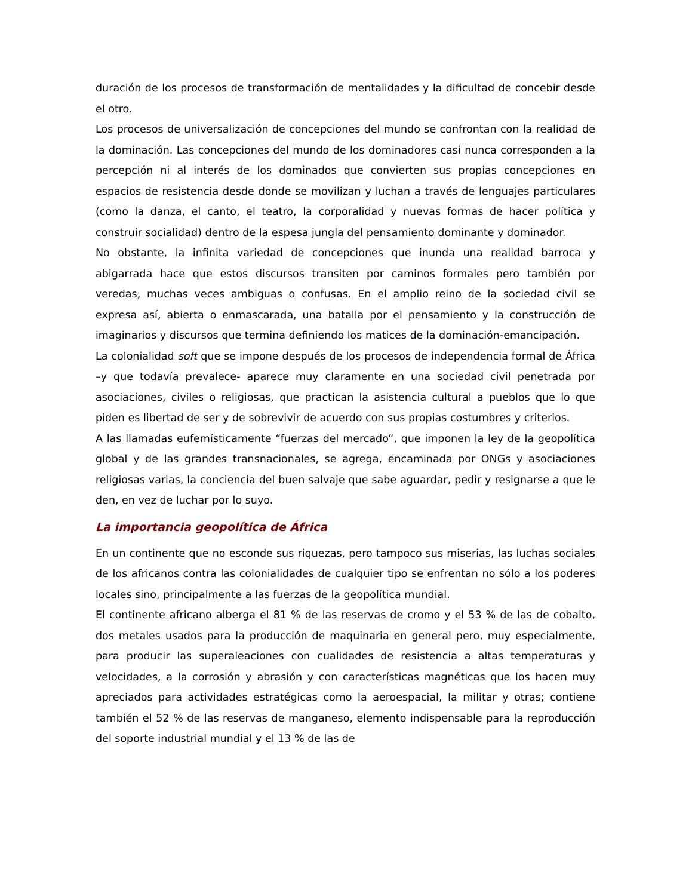duración de los procesos de transformación de mentalidades y la dificultad de concebir desde el otro.
Los procesos de universalización de concepciones del mundo se confrontan con la realidad de la dominación. Las concepciones del mundo de los dominadores casi nunca corresponden a la percepción ni al interés de los dominados que convierten sus propias concepciones en espacios de resistencia desde donde se movilizan y luchan a través de lenguajes particulares (como la danza, el canto, el teatro, la corporalidad y nuevas formas de hacer política y construir socialidad) dentro de la espesa jungla del pensamiento dominante y dominador.
No obstante, la infinita variedad de concepciones que inunda una realidad barroca y abigarrada hace que estos discursos transiten por caminos formales pero también por veredas, muchas veces ambiguas o confusas. En el amplio reino de la sociedad civil se expresa así, abierta o enmascarada, una batalla por el pensamiento y la construcción de imaginarios y discursos que termina definiendo los matices de la dominación-emancipación.
La colonialidad soft que se impone después de los procesos de independencia formal de África –y que todavía prevalece- aparece muy claramente en una sociedad civil penetrada por asociaciones, civiles o religiosas, que practican la asistencia cultural a pueblos que lo que piden es libertad de ser y de sobrevivir de acuerdo con sus propias costumbres y criterios.
A las llamadas eufemísticamente “fuerzas del mercado”, que imponen la ley de la geopolítica global y de las grandes transnacionales, se agrega, encaminada por ONGs y asociaciones religiosas varias, la conciencia del buen salvaje que sabe aguardar, pedir y resignarse a que le den, en vez de luchar por lo suyo.
La importancia geopolítica de África
En un continente que no esconde sus riquezas, pero tampoco sus miserias, las luchas sociales de los africanos contra las colonialidades de cualquier tipo se enfrentan no sólo a los poderes locales sino, principalmente a las fuerzas de la geopolítica mundial.
El continente africano alberga el 81 % de las reservas de cromo y el 53 % de las de cobalto, dos metales usados para la producción de maquinaria en general pero, muy especialmente, para producir las superaleaciones con cualidades de resistencia a altas temperaturas y velocidades, a la corrosión y abrasión y con características magnéticas que los hacen muy apreciados para actividades estratégicas como la aeroespacial, la militar y otras; contiene también el 52 % de las reservas de manganeso, elemento indispensable para la reproducción del soporte industrial mundial y el 13 % de las de